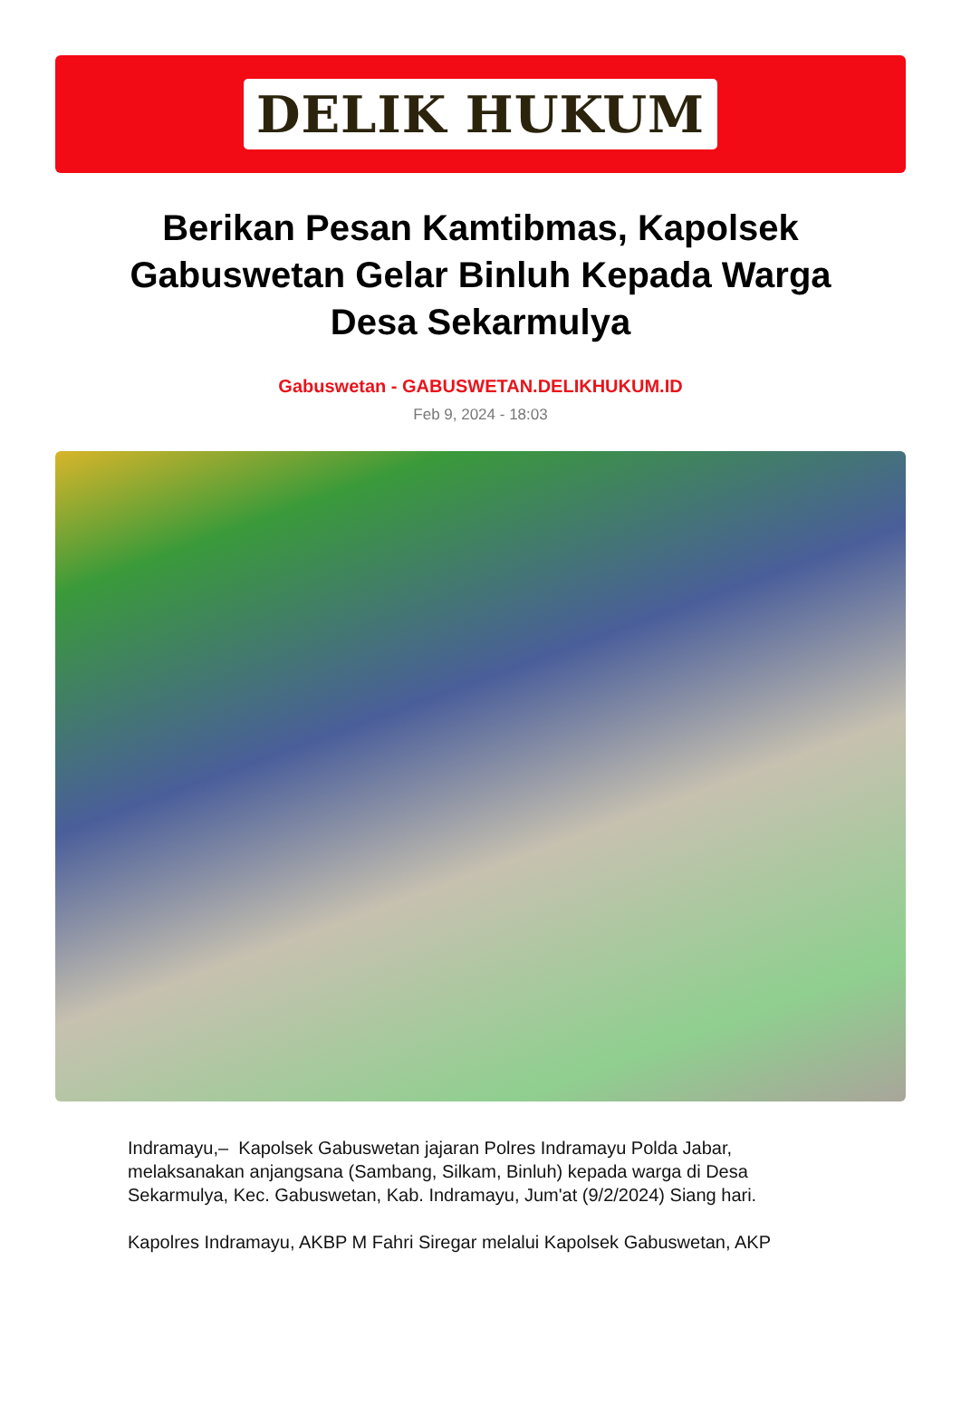DELIK HUKUM
Berikan Pesan Kamtibmas, Kapolsek Gabuswetan Gelar Binluh Kepada Warga Desa Sekarmulya
Gabuswetan - GABUSWETAN.DELIKHUKUM.ID
Feb 9, 2024 - 18:03
Indramayu,– Kapolsek Gabuswetan jajaran Polres Indramayu Polda Jabar, melaksanakan anjangsana (Sambang, Silkam, Binluh) kepada warga di Desa Sekarmulya, Kec. Gabuswetan, Kab. Indramayu, Jum'at (9/2/2024) Siang hari.
Kapolres Indramayu, AKBP M Fahri Siregar melalui Kapolsek Gabuswetan, AKP